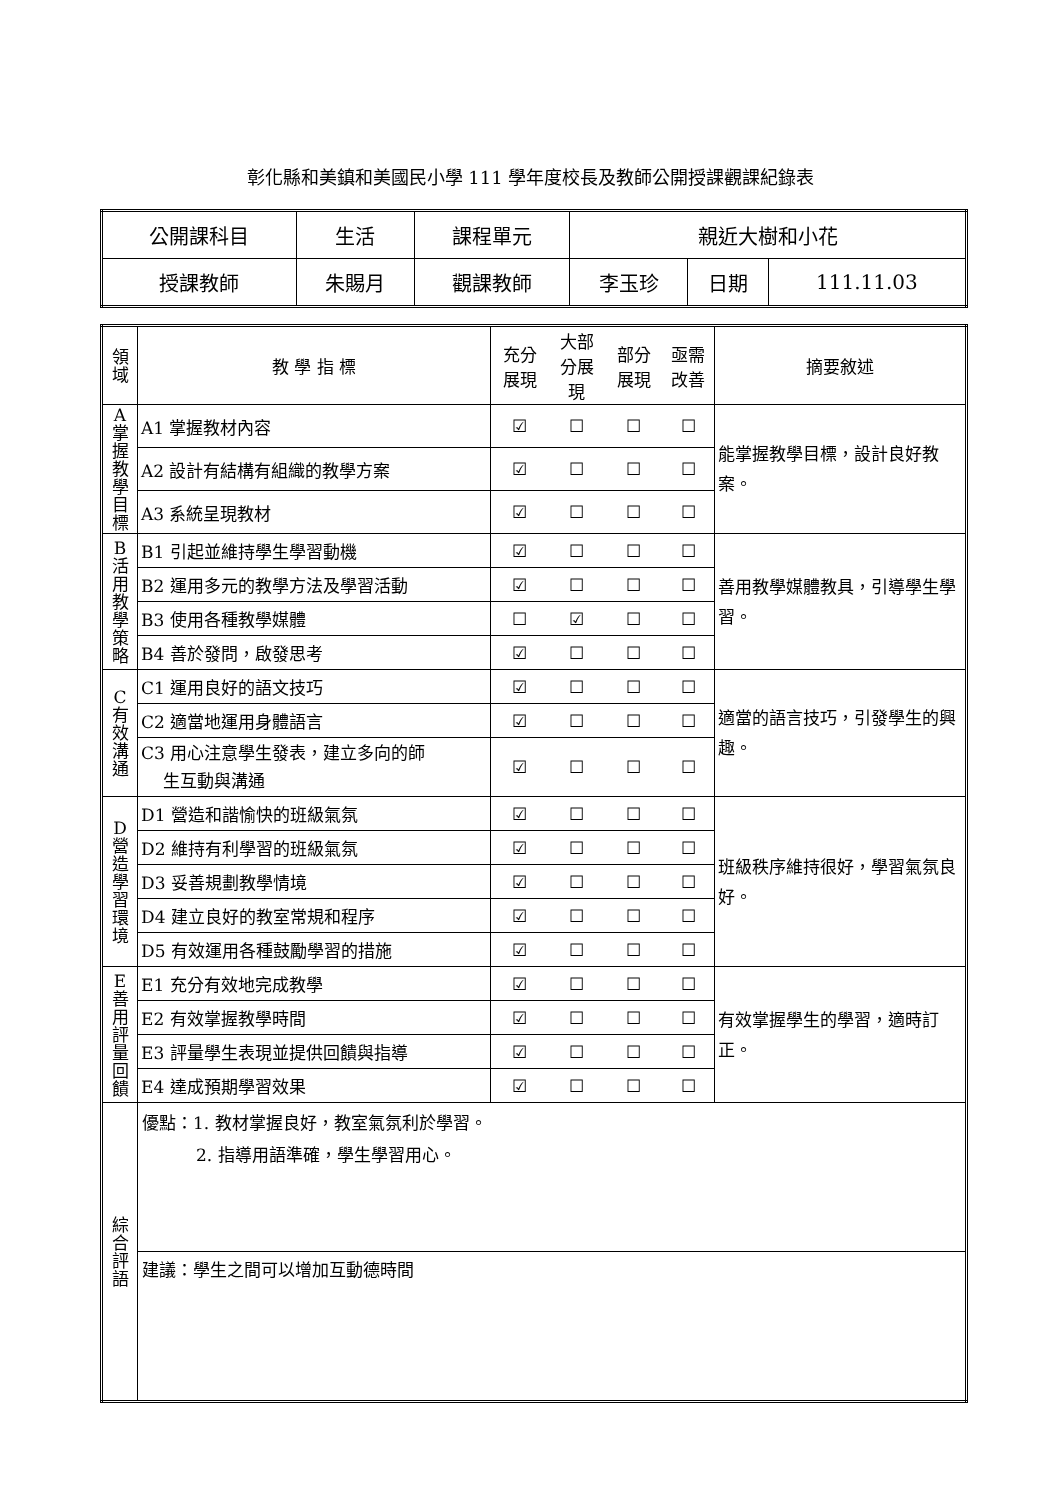彰化縣和美鎮和美國民小學 111 學年度校長及教師公開授課觀課紀錄表
| 公開課科目 | 生活 | 課程單元 | 親近大樹和小花 | | |
| 授課教師 | 朱賜月 | 觀課教師 | 李玉珍 | 日期 | 111.11.03 |
| 領 域 | 教 學 指 標 | 充分 展現 | 大部 分展 現 | 部分 展現 | 亟需 改善 | 摘要敘述 |
| --- | --- | --- | --- | --- | --- | --- |
| A 掌 握 教 學 目 標 | A1 掌握教材內容 | ☑ | ☐ | ☐ | ☐ | 能掌握教學目標，設計良好教案。 |
| | A2 設計有結構有組織的教學方案 | ☑ | ☐ | ☐ | ☐ | |
| | A3 系統呈現教材 | ☑ | ☐ | ☐ | ☐ | |
| B 活 用 教 學 策 略 | B1 引起並維持學生學習動機 | ☑ | ☐ | ☐ | ☐ | 善用教學媒體教具，引導學生學習。 |
| | B2 運用多元的教學方法及學習活動 | ☑ | ☐ | ☐ | ☐ | |
| | B3 使用各種教學媒體 | ☐ | ☑ | ☐ | ☐ | |
| | B4 善於發問，啟發思考 | ☑ | ☐ | ☐ | ☐ | |
| C 有 效 溝 通 | C1 運用良好的語文技巧 | ☑ | ☐ | ☐ | ☐ | 適當的語言技巧，引發學生的興趣。 |
| | C2 適當地運用身體語言 | ☑ | ☐ | ☐ | ☐ | |
| | C3 用心注意學生發表，建立多向的師 生互動與溝通 | ☑ | ☐ | ☐ | ☐ | |
| D 營 造 學 習 環 境 | D1 營造和諧愉快的班級氣氛 | ☑ | ☐ | ☐ | ☐ | 班級秩序維持很好，學習氣氛良好。 |
| | D2 維持有利學習的班級氣氛 | ☑ | ☐ | ☐ | ☐ | |
| | D3 妥善規劃教學情境 | ☑ | ☐ | ☐ | ☐ | |
| | D4 建立良好的教室常規和程序 | ☑ | ☐ | ☐ | ☐ | |
| | D5 有效運用各種鼓勵學習的措施 | ☑ | ☐ | ☐ | ☐ | |
| E 善 用 評 量 回 饋 | E1 充分有效地完成教學 | ☑ | ☐ | ☐ | ☐ | 有效掌握學生的學習，適時訂正。 |
| | E2 有效掌握教學時間 | ☑ | ☐ | ☐ | ☐ | |
| | E3 評量學生表現並提供回饋與指導 | ☑ | ☐ | ☐ | ☐ | |
| | E4 達成預期學習效果 | ☑ | ☐ | ☐ | ☐ | |
| 綜 合 評 語 | 優點：1. 教材掌握良好，教室氣氛利於學習。 2. 指導用語準確，學生學習用心。 | | | | | |
| | 建議：學生之間可以增加互動德時間 | | | | | |